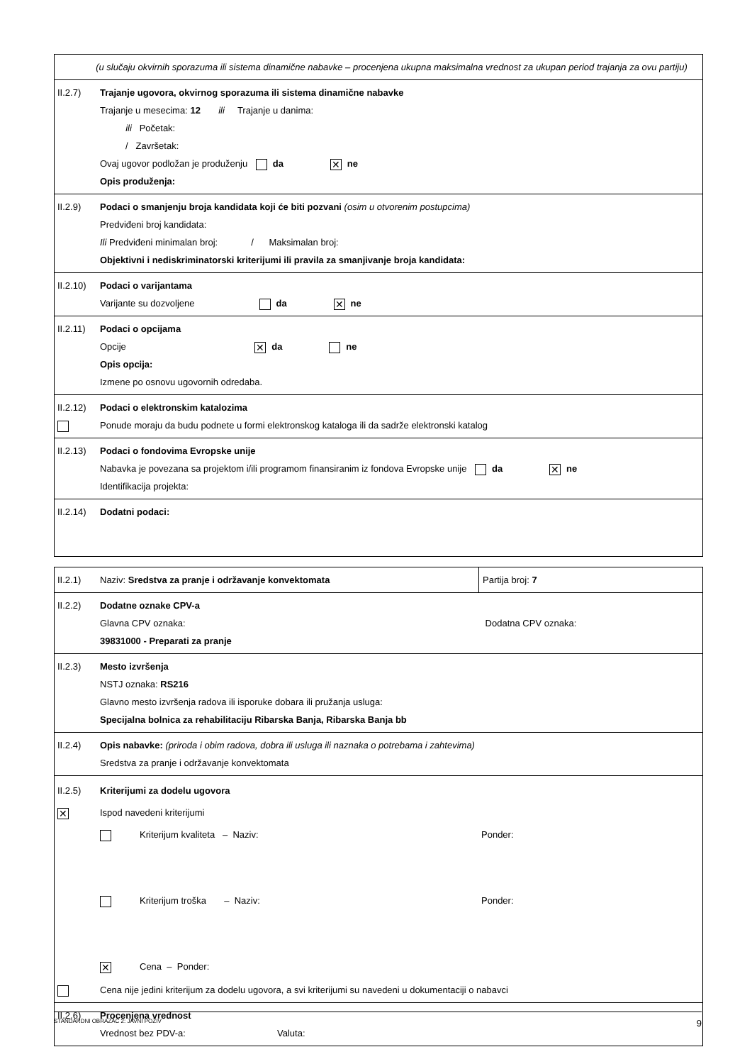(u slučaju okvirnih sporazuma ili sistema dinamične nabavke – procenjena ukupna maksimalna vrednost za ukupan period trajanja za ovu partiju)
II.2.7) Trajanje ugovora, okvirnog sporazuma ili sistema dinamične nabavke
Trajanje u mesecima: 12 ili Trajanje u danima:
ili Početak:
/ Završetak:
Ovaj ugovor podložan je produženju da ✕ ne
Opis produženja:
II.2.9) Podaci o smanjenju broja kandidata koji će biti pozvani (osim u otvorenim postupcima)
Predviđeni broj kandidata:
Ili Predviđeni minimalan broj: / Maksimalan broj:
Objektivni i nediskriminatorski kriterijumi ili pravila za smanjivanje broja kandidata:
II.2.10)
Podaci o varijantama
Varijante su dozvoljene da ✕ ne
II.2.11)
Podaci o opcijama
Opcije ✕ da ne
Opis opcija:
Izmene po osnovu ugovornih odredaba.
II.2.12)
Podaci o elektronskim katalozima
Ponude moraju da budu podnete u formi elektronskog kataloga ili da sadrže elektronski katalog
II.2.13)
Podaci o fondovima Evropske unije
Nabavka je povezana sa projektom i/ili programom finansiranim iz fondova Evropske unije da ✕ ne
Identifikacija projekta:
II.2.14)
Dodatni podaci:
II.2.1) Naziv: Sredstva za pranje i održavanje konvektomata
Partija broj: 7
II.2.2) Dodatne oznake CPV-a
Glavna CPV oznaka: Dodatna CPV oznaka:
39831000 - Preparati za pranje
II.2.3) Mesto izvršenja
NSTJ oznaka: RS216
Glavno mesto izvršenja radova ili isporuke dobara ili pružanja usluga:
Specijalna bolnica za rehabilitaciju Ribarska Banja, Ribarska Banja bb
II.2.4) Opis nabavke: (priroda i obim radova, dobra ili usluga ili naznaka o potrebama i zahtevima)
Sredstva za pranje i održavanje konvektomata
II.2.5)
✕
Kriterijumi za dodelu ugovora
Ispod navedeni kriterijumi
Kriterijum kvaliteta – Naziv: Ponder:
Kriterijum troška – Naziv: Ponder:
✕ Cena – Ponder:
Cena nije jedini kriterijum za dodelu ugovora, a svi kriterijumi su navedeni u dokumentaciji o nabavci
II.2.6) Procenjena vrednost
Vrednost bez PDV-a: Valuta:
STANDARDNI OBRAZAC 2: JAVNI POZIV 9